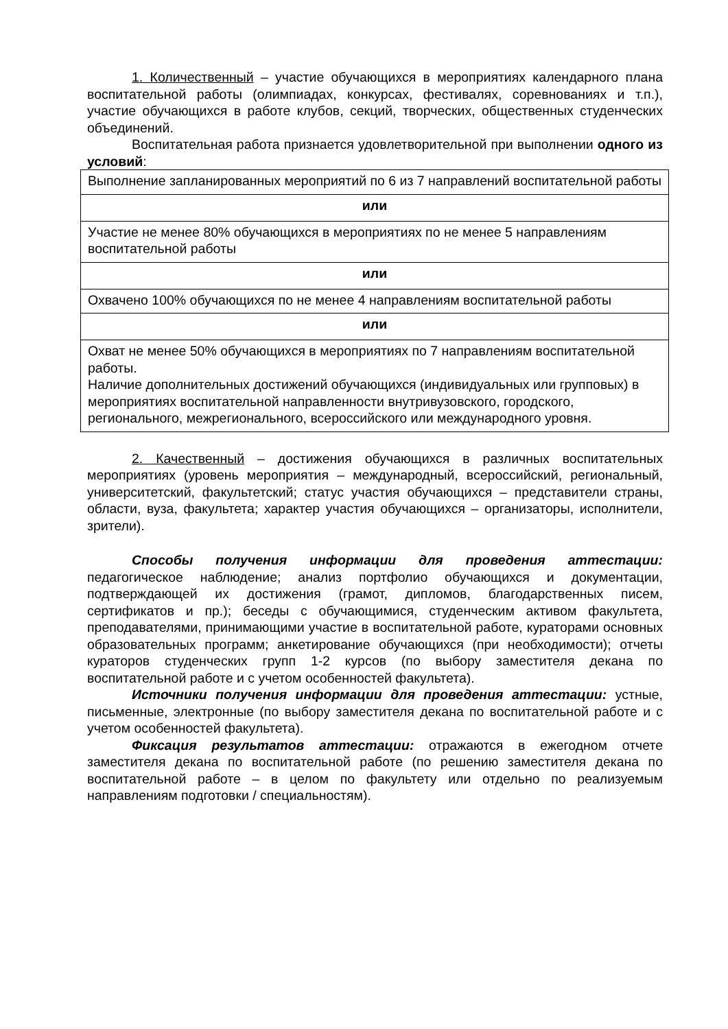1. Количественный – участие обучающихся в мероприятиях календарного плана воспитательной работы (олимпиадах, конкурсах, фестивалях, соревнованиях и т.п.), участие обучающихся в работе клубов, секций, творческих, общественных студенческих объединений.
Воспитательная работа признается удовлетворительной при выполнении одного из условий:
| Выполнение запланированных мероприятий по 6 из 7 направлений воспитательной работы |
| или |
| Участие не менее 80% обучающихся в мероприятиях по не менее 5 направлениям воспитательной работы |
| или |
| Охвачено 100% обучающихся по не менее 4 направлениям воспитательной работы |
| или |
| Охват не менее 50% обучающихся в мероприятиях по 7 направлениям воспитательной работы. Наличие дополнительных достижений обучающихся (индивидуальных или групповых) в мероприятиях воспитательной направленности внутривузовского, городского, регионального, межрегионального, всероссийского или международного уровня. |
2. Качественный – достижения обучающихся в различных воспитательных мероприятиях (уровень мероприятия – международный, всероссийский, региональный, университетский, факультетский; статус участия обучающихся – представители страны, области, вуза, факультета; характер участия обучающихся – организаторы, исполнители, зрители).
Способы получения информации для проведения аттестации: педагогическое наблюдение; анализ портфолио обучающихся и документации, подтверждающей их достижения (грамот, дипломов, благодарственных писем, сертификатов и пр.); беседы с обучающимися, студенческим активом факультета, преподавателями, принимающими участие в воспитательной работе, кураторами основных образовательных программ; анкетирование обучающихся (при необходимости); отчеты кураторов студенческих групп 1-2 курсов (по выбору заместителя декана по воспитательной работе и с учетом особенностей факультета).
Источники получения информации для проведения аттестации: устные, письменные, электронные (по выбору заместителя декана по воспитательной работе и с учетом особенностей факультета).
Фиксация результатов аттестации: отражаются в ежегодном отчете заместителя декана по воспитательной работе (по решению заместителя декана по воспитательной работе – в целом по факультету или отдельно по реализуемым направлениям подготовки / специальностям).